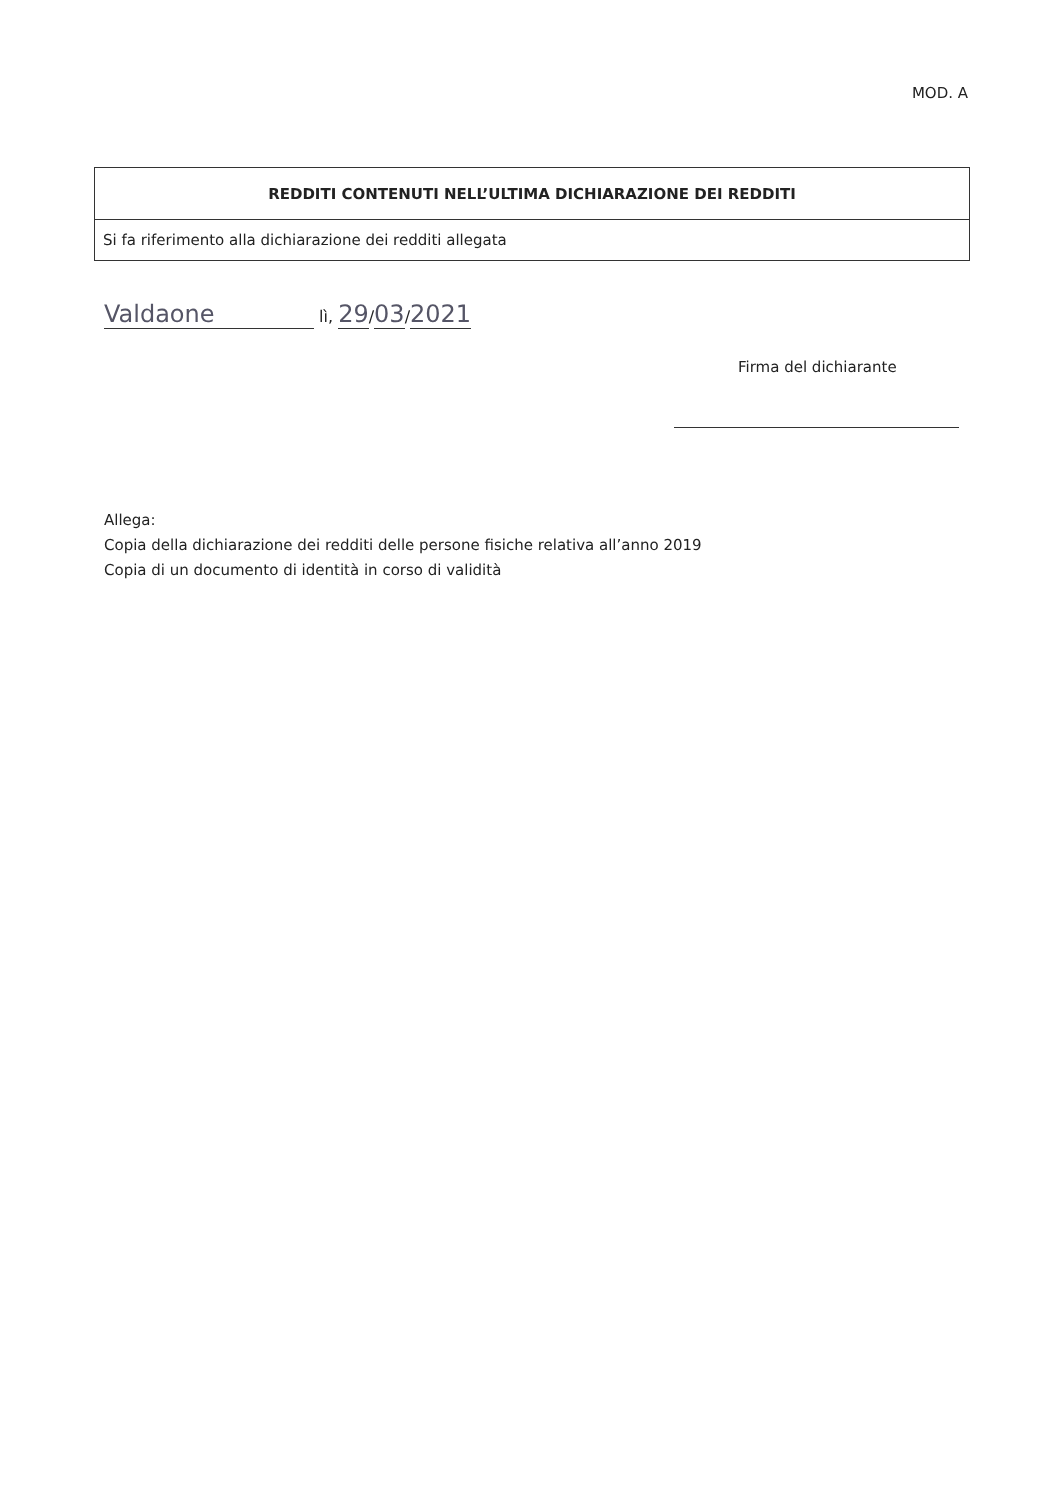MOD. A
| REDDITI CONTENUTI NELL’ULTIMA DICHIARAZIONE DEI REDDITI |
| --- |
| Si fa riferimento alla dichiarazione dei redditi allegata |
Valdaone lì, 29/03/2021
Firma del dichiarante
Allega:
Copia della dichiarazione dei redditi delle persone fisiche relativa all’anno 2019
Copia di un documento di identità in corso di validità